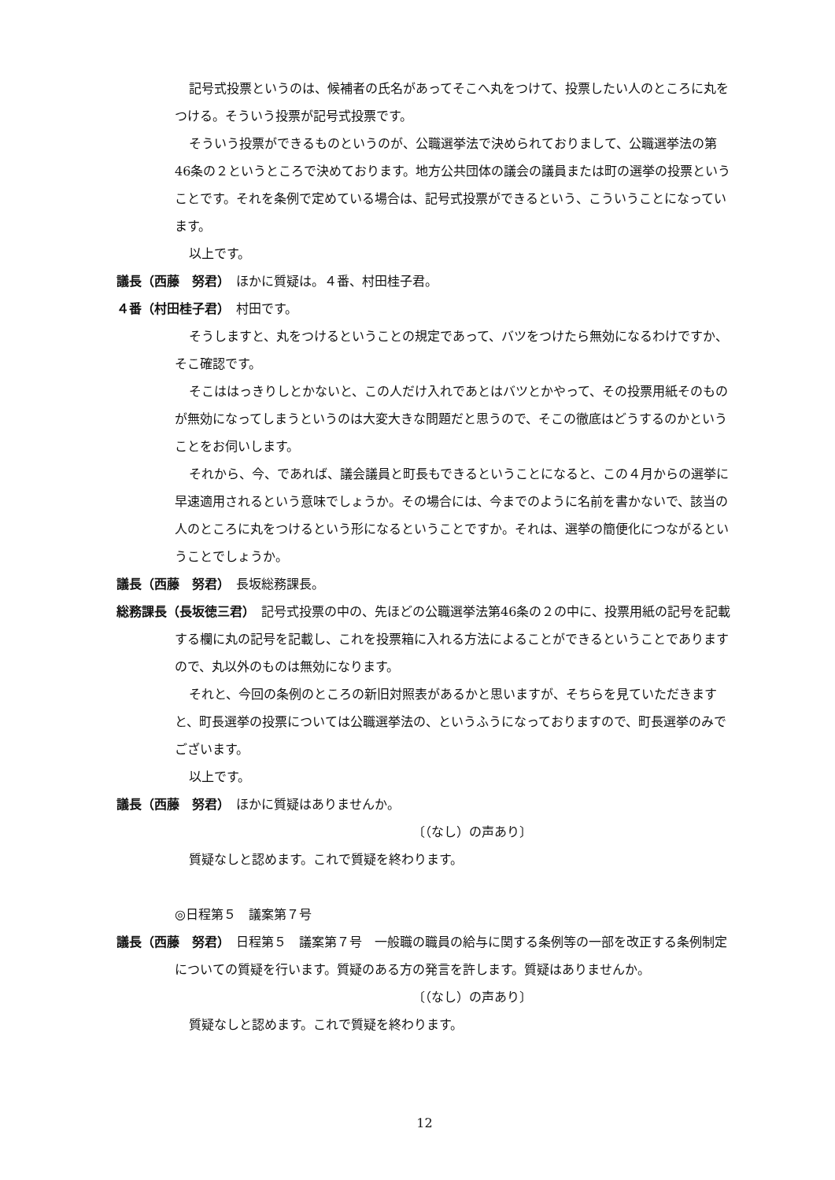記号式投票というのは、候補者の氏名があってそこへ丸をつけて、投票したい人のところに丸をつける。そういう投票が記号式投票です。
そういう投票ができるものというのが、公職選挙法で決められておりまして、公職選挙法の第46条の２というところで決めております。地方公共団体の議会の議員または町の選挙の投票ということです。それを条例で定めている場合は、記号式投票ができるという、こういうことになっています。
以上です。
議長（西藤　努君）　ほかに質疑は。４番、村田桂子君。
４番（村田桂子君）　村田です。
そうしますと、丸をつけるということの規定であって、バツをつけたら無効になるわけですか、そこ確認です。
そこははっきりしとかないと、この人だけ入れであとはバツとかやって、その投票用紙そのものが無効になってしまうというのは大変大きな問題だと思うので、そこの徹底はどうするのかということをお伺いします。
それから、今、であれば、議会議員と町長もできるということになると、この４月からの選挙に早速適用されるという意味でしょうか。その場合には、今までのように名前を書かないで、該当の人のところに丸をつけるという形になるということですか。それは、選挙の簡便化につながるということでしょうか。
議長（西藤　努君）　長坂総務課長。
総務課長（長坂徳三君）　記号式投票の中の、先ほどの公職選挙法第46条の２の中に、投票用紙の記号を記載する欄に丸の記号を記載し、これを投票箱に入れる方法によることができるということでありますので、丸以外のものは無効になります。
それと、今回の条例のところの新旧対照表があるかと思いますが、そちらを見ていただきますと、町長選挙の投票については公職選挙法の、というふうになっておりますので、町長選挙のみでございます。
以上です。
議長（西藤　努君）　ほかに質疑はありませんか。
〔（なし）の声あり〕
質疑なしと認めます。これで質疑を終わります。
◎日程第５　議案第７号
議長（西藤　努君）　日程第５　議案第７号　一般職の職員の給与に関する条例等の一部を改正する条例制定についての質疑を行います。質疑のある方の発言を許します。質疑はありませんか。
〔（なし）の声あり〕
質疑なしと認めます。これで質疑を終わります。
12